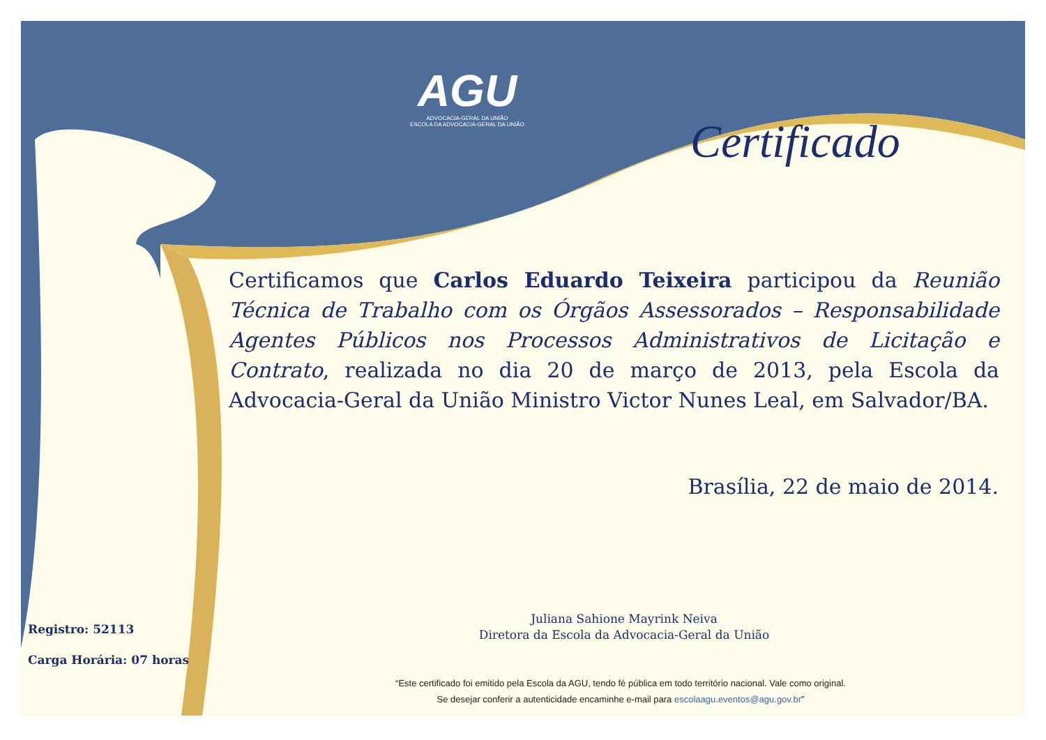AGU
ADVOCACIA-GERAL DA UNIÃO
ESCOLA DA ADVOCACIA-GERAL DA UNIÃO
Certificado
Certificamos que Carlos Eduardo Teixeira participou da Reunião Técnica de Trabalho com os Órgãos Assessorados – Responsabilidade Agentes Públicos nos Processos Administrativos de Licitação e Contrato, realizada no dia 20 de março de 2013, pela Escola da Advocacia-Geral da União Ministro Victor Nunes Leal, em Salvador/BA.
Brasília, 22 de maio de 2014.
Juliana Sahione Mayrink Neiva
Diretora da Escola da Advocacia-Geral da União
Registro: 52113
Carga Horária: 07 horas
“Este certificado foi emitido pela Escola da AGU, tendo fé pública em todo território nacional. Vale como original.
Se desejar conferir a autenticidade encaminhe e-mail para escolaagu.eventos@agu.gov.br”